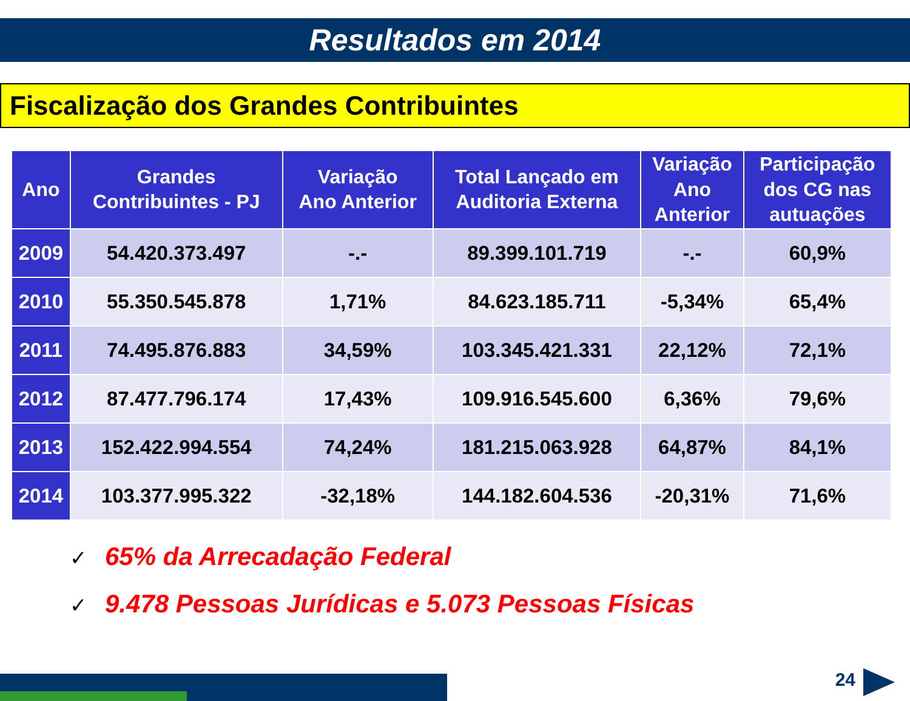Resultados em 2014
Fiscalização dos Grandes Contribuintes
| Ano | Grandes Contribuintes - PJ | Variação Ano Anterior | Total Lançado em Auditoria Externa | Variação Ano Anterior | Participação dos CG nas autuações |
| --- | --- | --- | --- | --- | --- |
| 2009 | 54.420.373.497 | -.- | 89.399.101.719 | -.- | 60,9% |
| 2010 | 55.350.545.878 | 1,71% | 84.623.185.711 | -5,34% | 65,4% |
| 2011 | 74.495.876.883 | 34,59% | 103.345.421.331 | 22,12% | 72,1% |
| 2012 | 87.477.796.174 | 17,43% | 109.916.545.600 | 6,36% | 79,6% |
| 2013 | 152.422.994.554 | 74,24% | 181.215.063.928 | 64,87% | 84,1% |
| 2014 | 103.377.995.322 | -32,18% | 144.182.604.536 | -20,31% | 71,6% |
✓ 65% da Arrecadação Federal
✓ 9.478 Pessoas Jurídicas e 5.073 Pessoas Físicas
24